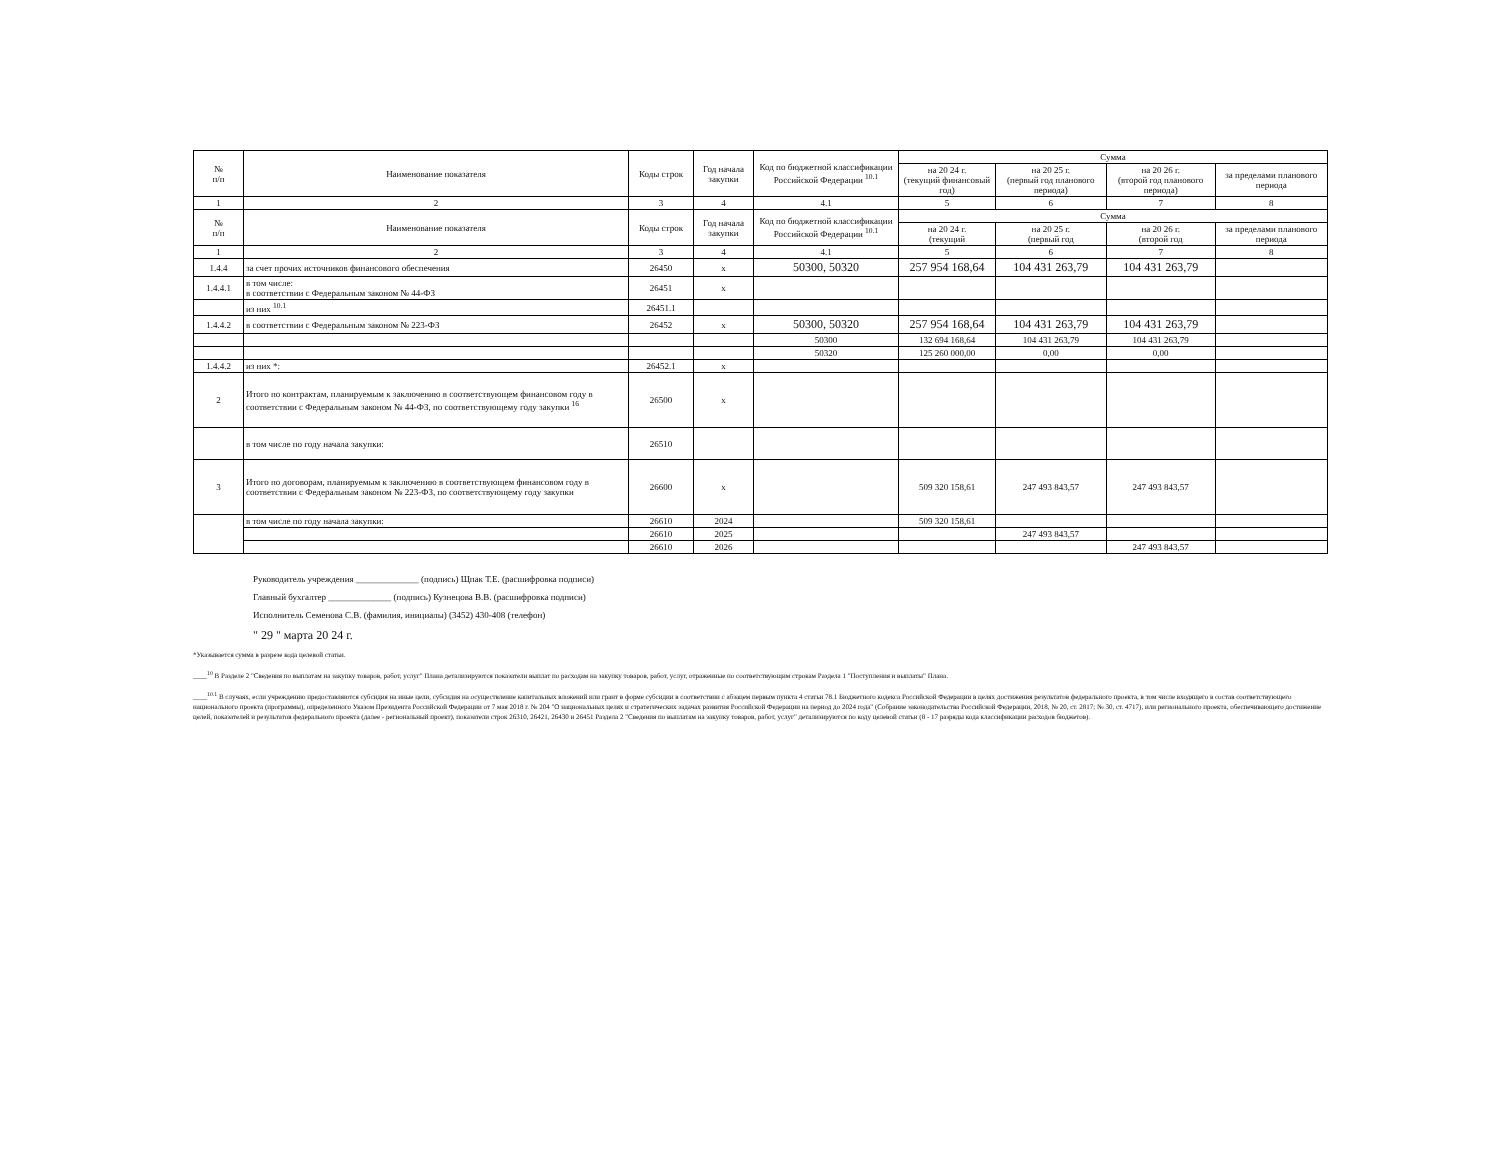| № п/п | Наименование показателя | Коды строк | Год начала закупки | Код по бюджетной классификации Российской Федерации <sup>10.1</sup> | Сумма | | | |
| --- | --- | --- | --- | --- | --- | --- | --- | --- |
| | | | | | на 20 24 г. (текущий финансовый год) | на 20 25 г. (первый год планового периода) | на 20 26 г. (второй год планового периода) | за пределами планового периода |
| 1 | 2 | 3 | 4 | 4.1 | 5 | 6 | 7 | 8 |
| № п/п | Наименование показателя | Коды строк | Год начала закупки | Код по бюджетной классификации Российской Федерации <sup>10.1</sup> | Сумма | | | |
| | | | | | на 20 24 г. (текущий | на 20 25 г. (первый год | на 20 26 г. (второй год | за пределами планового периода |
| 1 | 2 | 3 | 4 | 4.1 | 5 | 6 | 7 | 8 |
| 1.4.4 | за счет прочих источников финансового обеспечения | 26450 | x | 50300, 50320 | 257 954 168,64 | 104 431 263,79 | 104 431 263,79 | |
| 1.4.4.1 | в том числе: в соответствии с Федеральным законом № 44-ФЗ | 26451 | x | | | | | |
| | из них <sup>10.1</sup> | 26451.1 | | | | | | |
| 1.4.4.2 | в соответствии с Федеральным законом № 223-ФЗ | 26452 | x | 50300, 50320 | 257 954 168,64 | 104 431 263,79 | 104 431 263,79 | |
| | | | | 50300 | 132 694 168,64 | 104 431 263,79 | 104 431 263,79 | |
| | | | | 50320 | 125 260 000,00 | 0,00 | 0,00 | |
| 1.4.4.2 | из них *: | 26452.1 | x | | | | | |
| 2 | Итого по контрактам, планируемым к заключению в соответствующем финансовом году в соответствии с Федеральным законом № 44-ФЗ, по соответствующему году закупки <sup>16</sup> | 26500 | x | | | | | |
| | в том числе по году начала закупки: | 26510 | | | | | | |
| 3 | Итого по договорам, планируемым к заключению в соответствующем финансовом году в соответствии с Федеральным законом № 223-ФЗ, по соответствующему году закупки | 26600 | x | | 509 320 158,61 | 247 493 843,57 | 247 493 843,57 | |
| | в том числе по году начала закупки: | 26610 | 2024 | | 509 320 158,61 | | | |
| | | 26610 | 2025 | | | 247 493 843,57 | | |
| | | 26610 | 2026 | | | | 247 493 843,57 | |
Руководитель учреждения ______________ (подпись) Щпак Т.Е. (расшифровка подписи)
Главный бухгалтер ______________ (подпись) Кузнецова В.В. (расшифровка подписи)
Исполнитель Семенова С.В. (фамилия, инициалы) (3452) 430-408 (телефон)
" 29 " марта 20 24 г.
*Указывается сумма в разрезе кода целевой статьи.
____<sup>10</sup> В Разделе 2 "Сведения по выплатам на закупку товаров, работ, услуг" Плана детализируются показатели выплат по расходам на закупку товаров, работ, услуг, отраженные по соответствующим строкам Раздела 1 "Поступления и выплаты" Плана.
____<sup>10.1</sup> В случаях, если учреждению предоставляются субсидия на иные цели, субсидия на осуществление капитальных вложений или грант в форме субсидии в соответствии с абзацем первым пункта 4 статьи 78.1 Бюджетного кодекса Российской Федерации в целях достижения результатов федерального проекта, в том числе входящего в состав соответствующего национального проекта (программы), определенного Указом Президента Российской Федерации от 7 мая 2018 г. № 204 "О национальных целях и стратегических задачах развития Российской Федерации на период до 2024 года" (Собрание законодательства Российской Федерации, 2018, № 20, ст. 2817; № 30, ст. 4717), или регионального проекта, обеспечивающего достижение целей, показателей и результатов федерального проекта (далее - региональный проект), показатели строк 26310, 26421, 26430 и 26451 Раздела 2 "Сведения по выплатам на закупку товаров, работ, услуг" детализируются по коду целевой статьи (8 - 17 разряды кода классификации расходов бюджетов).